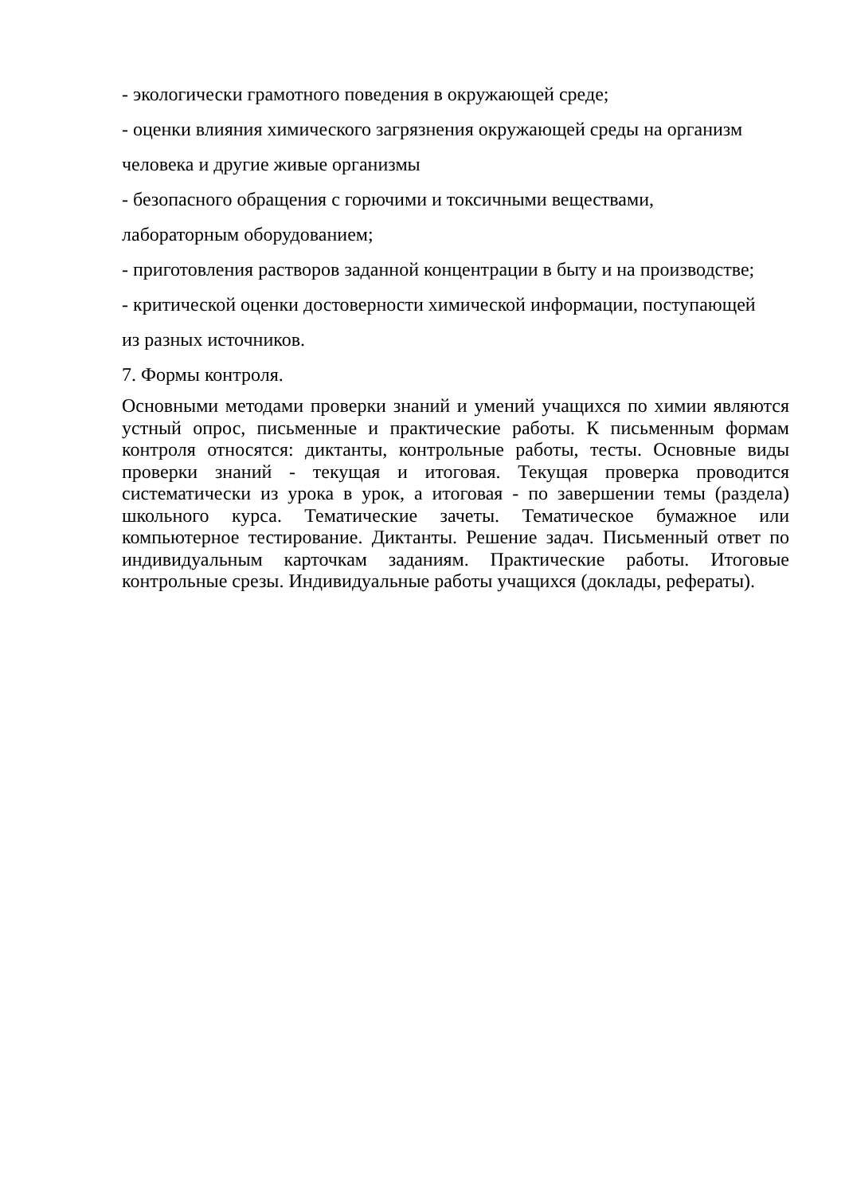- экологически грамотного поведения в окружающей среде;
- оценки влияния химического загрязнения окружающей среды на организм
человека и другие живые организмы
- безопасного обращения с горючими и токсичными веществами,
лабораторным оборудованием;
- приготовления растворов заданной концентрации в быту и на производстве;
- критической оценки достоверности химической информации, поступающей
из разных источников.
7. Формы контроля.
Основными методами проверки знаний и умений учащихся по химии являются устный опрос, письменные и практические работы. К письменным формам контроля относятся: диктанты, контрольные работы, тесты. Основные виды проверки знаний - текущая и итоговая. Текущая проверка проводится систематически из урока в урок, а итоговая - по завершении темы (раздела) школьного курса. Тематические зачеты. Тематическое бумажное или компьютерное тестирование. Диктанты. Решение задач. Письменный ответ по индивидуальным карточкам заданиям. Практические работы. Итоговые контрольные срезы. Индивидуальные работы учащихся (доклады, рефераты).